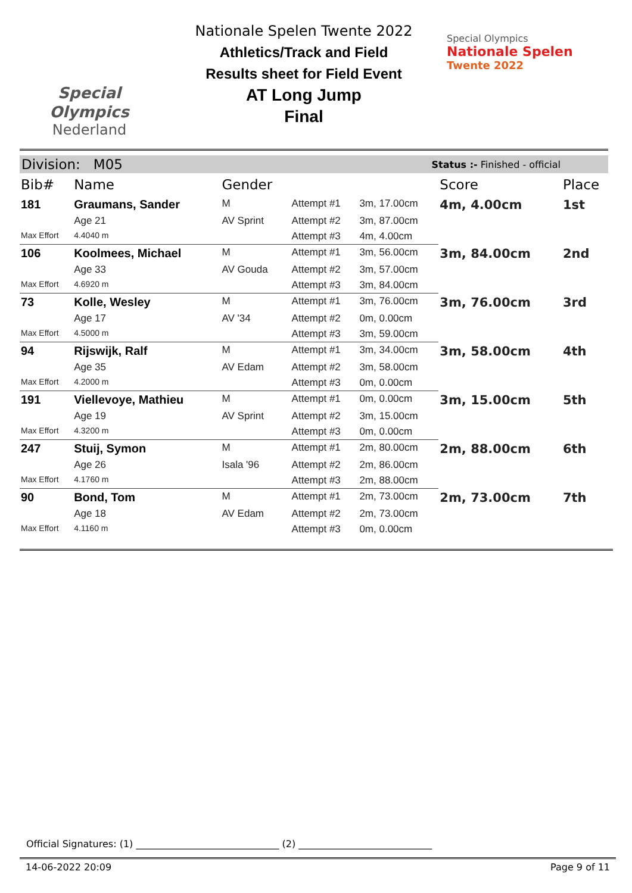Special
Olympics
Nederland
Nationale Spelen Twente 2022
Athletics/Track and Field
Results sheet for Field Event
AT Long Jump
Final
Special Olympics
Nationale Spelen
Twente 2022
Division: M05 Status :- Finished - official
| Bib# | Name | Gender | | | Score | Place |
| --- | --- | --- | --- | --- | --- | --- |
| 181 | Graumans, Sander | M | Attempt #1 | 3m, 17.00cm | 4m, 4.00cm | 1st |
| | Age 21 | AV Sprint | Attempt #2 | 3m, 87.00cm | | |
| Max Effort | 4.4040 m | | Attempt #3 | 4m, 4.00cm | | |
| 106 | Koolmees, Michael | M | Attempt #1 | 3m, 56.00cm | 3m, 84.00cm | 2nd |
| | Age 33 | AV Gouda | Attempt #2 | 3m, 57.00cm | | |
| Max Effort | 4.6920 m | | Attempt #3 | 3m, 84.00cm | | |
| 73 | Kolle, Wesley | M | Attempt #1 | 3m, 76.00cm | 3m, 76.00cm | 3rd |
| | Age 17 | AV '34 | Attempt #2 | 0m, 0.00cm | | |
| Max Effort | 4.5000 m | | Attempt #3 | 3m, 59.00cm | | |
| 94 | Rijswijk, Ralf | M | Attempt #1 | 3m, 34.00cm | 3m, 58.00cm | 4th |
| | Age 35 | AV Edam | Attempt #2 | 3m, 58.00cm | | |
| Max Effort | 4.2000 m | | Attempt #3 | 0m, 0.00cm | | |
| 191 | Viellevoye, Mathieu | M | Attempt #1 | 0m, 0.00cm | 3m, 15.00cm | 5th |
| | Age 19 | AV Sprint | Attempt #2 | 3m, 15.00cm | | |
| Max Effort | 4.3200 m | | Attempt #3 | 0m, 0.00cm | | |
| 247 | Stuij, Symon | M | Attempt #1 | 2m, 80.00cm | 2m, 88.00cm | 6th |
| | Age 26 | Isala '96 | Attempt #2 | 2m, 86.00cm | | |
| Max Effort | 4.1760 m | | Attempt #3 | 2m, 88.00cm | | |
| 90 | Bond, Tom | M | Attempt #1 | 2m, 73.00cm | 2m, 73.00cm | 7th |
| | Age 18 | AV Edam | Attempt #2 | 2m, 73.00cm | | |
| Max Effort | 4.1160 m | | Attempt #3 | 0m, 0.00cm | | |
Official Signatures: (1) ______________________________ (2) ____________________________
14-06-2022 20:09 Page 9 of 11